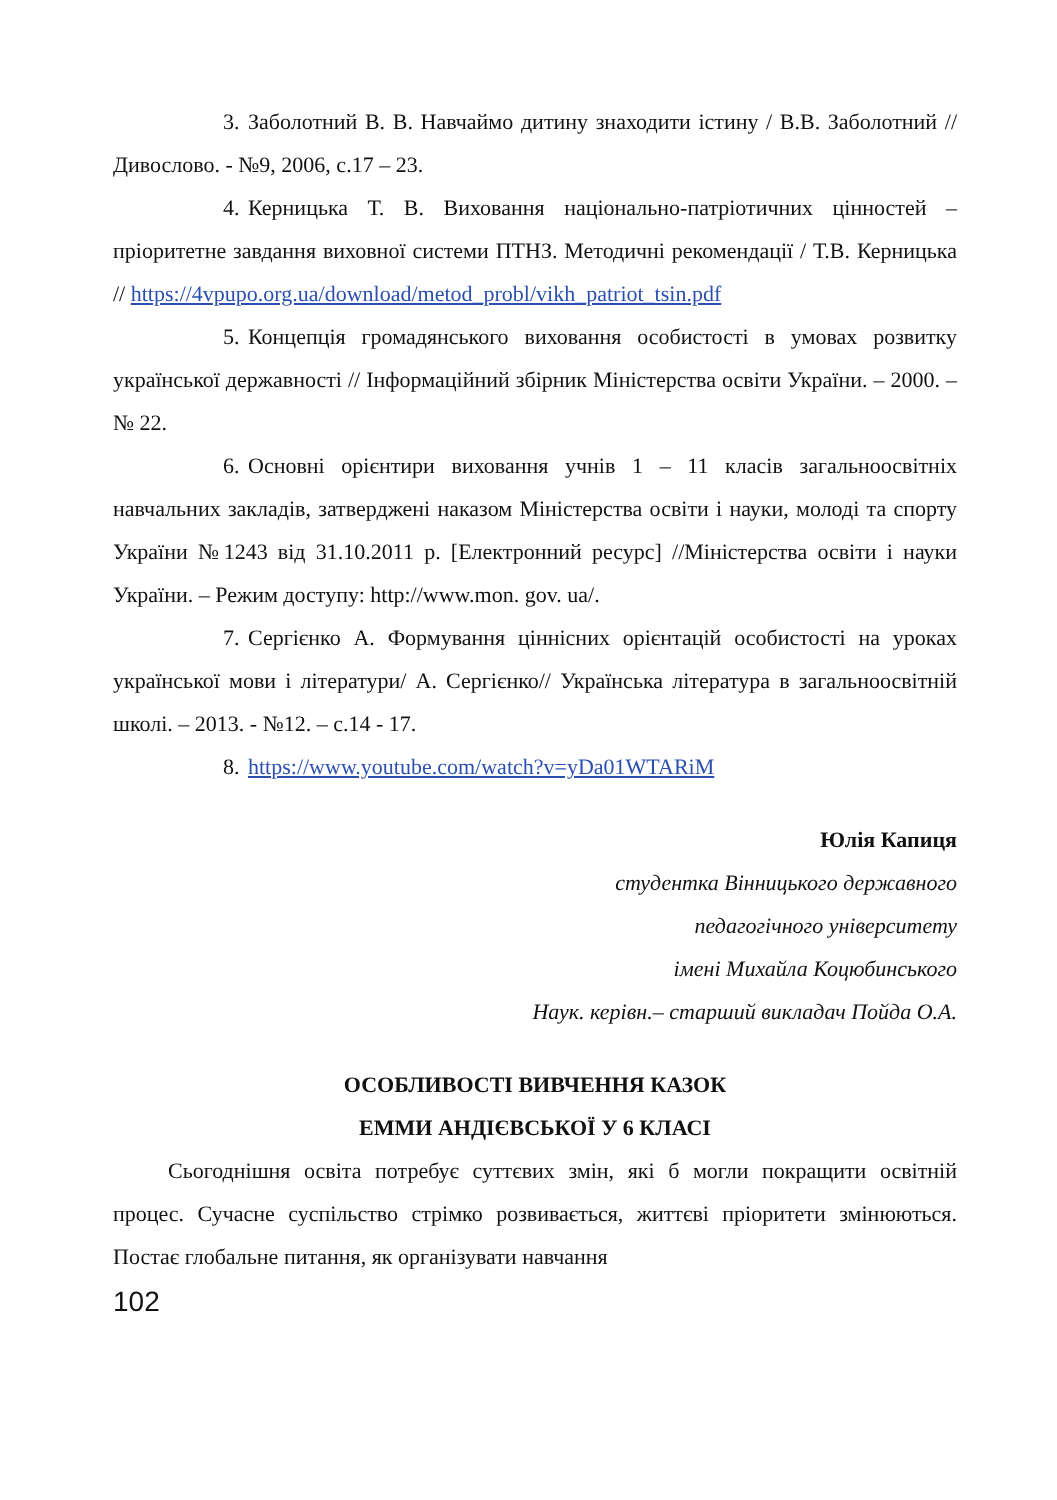3. Заболотний В. В. Навчаймо дитину знаходити істину / В.В. Заболотний //Дивослово. - №9, 2006, с.17 – 23.
4. Керницька Т. В. Виховання національно-патріотичних цінностей – пріоритетне завдання виховної системи ПТНЗ. Методичні рекомендації / Т.В. Керницька // https://4vpupo.org.ua/download/metod_probl/vikh_patriot_tsin.pdf
5. Концепція громадянського виховання особистості в умовах розвитку української державності // Інформаційний збірник Міністерства освіти України. – 2000. – № 22.
6. Основні орієнтири виховання учнів 1 – 11 класів загальноосвітніх навчальних закладів, затверджені наказом Міністерства освіти і науки, молоді та спорту України №1243 від 31.10.2011 р. [Електронний ресурс] //Міністерства освіти і науки України. – Режим доступу: http://www.mon. gov. ua/.
7. Сергієнко А. Формування ціннісних орієнтацій особистості на уроках української мови і літератури/ А. Сергієнко// Українська література в загальноосвітній школі. – 2013. - №12. – с.14 - 17.
8. https://www.youtube.com/watch?v=yDa01WTARiM
Юлія Капиця
студентка Вінницького державного
педагогічного університету
імені Михайла Коцюбинського
Наук. керівн.– старший викладач Пойда О.А.
ОСОБЛИВОСТІ ВИВЧЕННЯ КАЗОК
ЕММИ АНДІЄВСЬКОЇ У 6 КЛАСІ
Сьогоднішня освіта потребує суттєвих змін, які б могли покращити освітній процес. Сучасне суспільство стрімко розвивається, життєві пріоритети змінюються. Постає глобальне питання, як організувати навчання
102